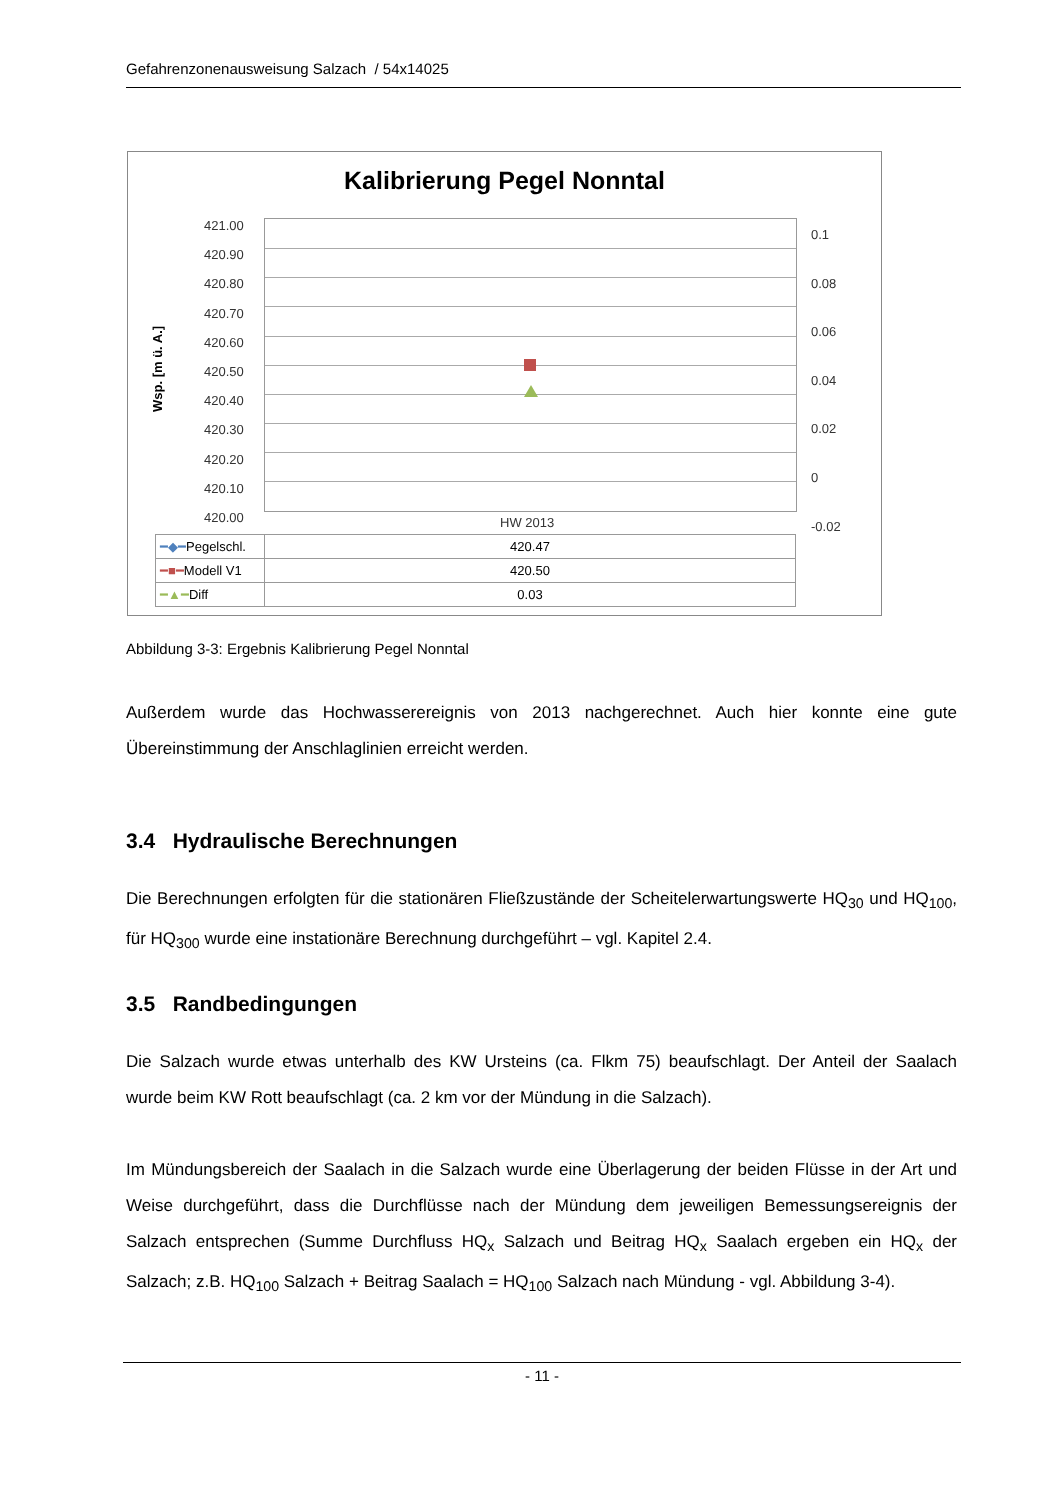Gefahrenzonenausweisung Salzach / 54x14025
Kalibrierung Pegel Nonntal
Wsp. [m ü. A.]
421.00
420.90
420.80
420.70
420.60
420.50
420.40
420.30
420.20
420.10
420.00
0.1
0.08
0.06
0.04
0.02
0
-0.02
HW 2013
| ━◆━ Pegelschl. | 420.47 |
| ━■━ Modell V1 | 420.50 |
| ━▲━ Diff | 0.03 |
Abbildung 3-3: Ergebnis Kalibrierung Pegel Nonntal
Außerdem wurde das Hochwasserereignis von 2013 nachgerechnet. Auch hier konnte eine gute Übereinstimmung der Anschlaglinien erreicht werden.
3.4 Hydraulische Berechnungen
Die Berechnungen erfolgten für die stationären Fließzustände der Scheitelerwartungswerte HQ<sub>30</sub> und HQ<sub>100</sub>, für HQ<sub>300</sub> wurde eine instationäre Berechnung durchgeführt – vgl. Kapitel 2.4.
3.5 Randbedingungen
Die Salzach wurde etwas unterhalb des KW Ursteins (ca. Flkm 75) beaufschlagt. Der Anteil der Saalach wurde beim KW Rott beaufschlagt (ca. 2 km vor der Mündung in die Salzach).
Im Mündungsbereich der Saalach in die Salzach wurde eine Überlagerung der beiden Flüsse in der Art und Weise durchgeführt, dass die Durchflüsse nach der Mündung dem jeweiligen Bemessungsereignis der Salzach entsprechen (Summe Durchfluss HQ<sub>x</sub> Salzach und Beitrag HQ<sub>x</sub> Saalach ergeben ein HQ<sub>x</sub> der Salzach; z.B. HQ<sub>100</sub> Salzach + Beitrag Saalach = HQ<sub>100</sub> Salzach nach Mündung - vgl. Abbildung 3-4).
- 11 -